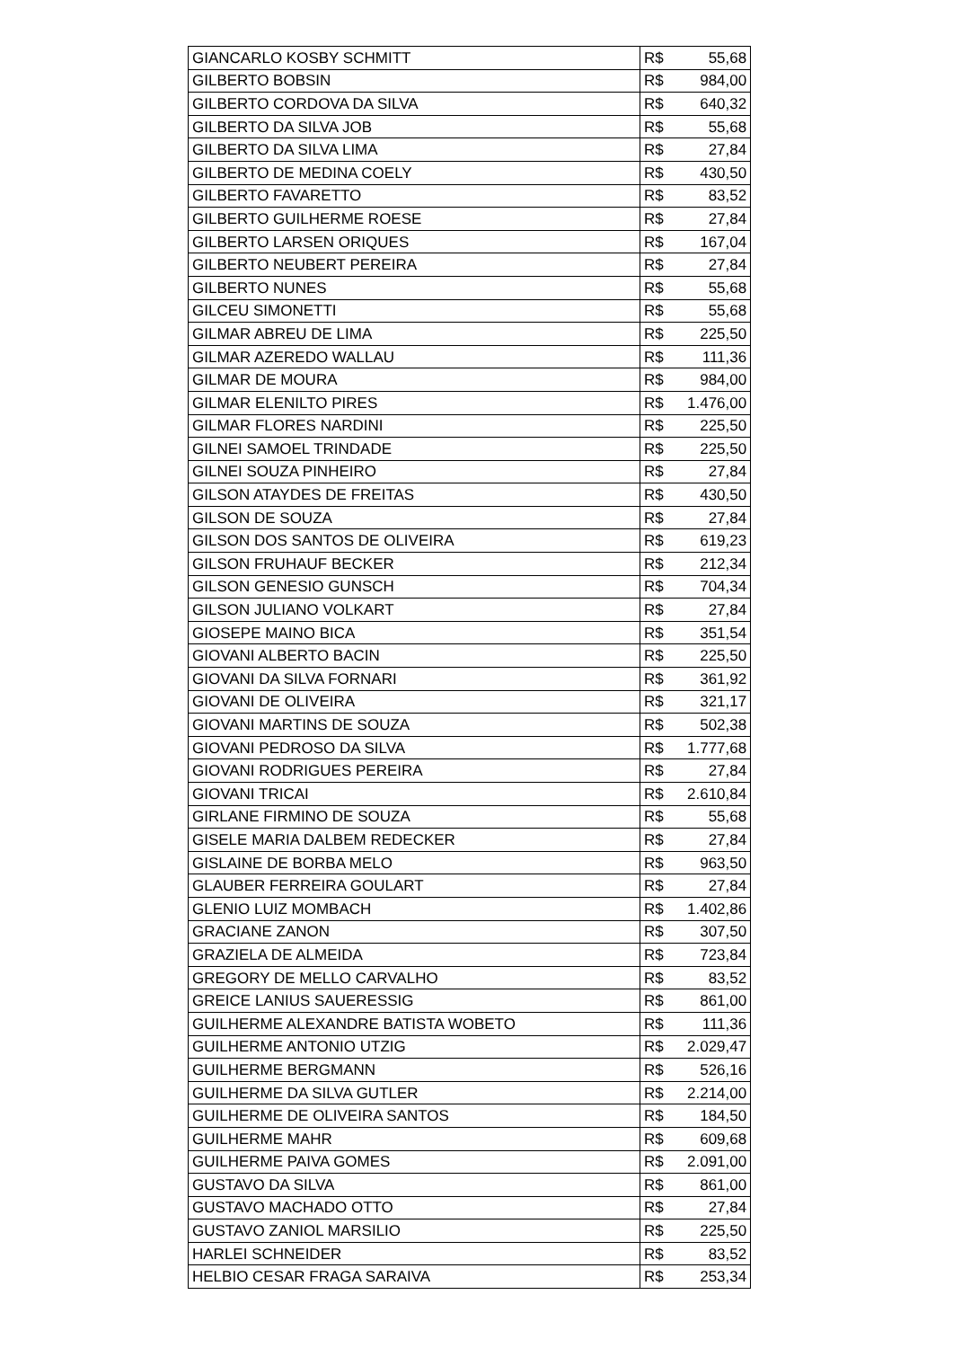| GIANCARLO KOSBY SCHMITT | R$ | 55,68 |
| GILBERTO BOBSIN | R$ | 984,00 |
| GILBERTO CORDOVA DA SILVA | R$ | 640,32 |
| GILBERTO DA SILVA JOB | R$ | 55,68 |
| GILBERTO DA SILVA LIMA | R$ | 27,84 |
| GILBERTO DE MEDINA COELY | R$ | 430,50 |
| GILBERTO FAVARETTO | R$ | 83,52 |
| GILBERTO GUILHERME ROESE | R$ | 27,84 |
| GILBERTO LARSEN ORIQUES | R$ | 167,04 |
| GILBERTO NEUBERT PEREIRA | R$ | 27,84 |
| GILBERTO NUNES | R$ | 55,68 |
| GILCEU SIMONETTI | R$ | 55,68 |
| GILMAR ABREU DE LIMA | R$ | 225,50 |
| GILMAR AZEREDO WALLAU | R$ | 111,36 |
| GILMAR DE MOURA | R$ | 984,00 |
| GILMAR ELENILTO PIRES | R$ | 1.476,00 |
| GILMAR FLORES NARDINI | R$ | 225,50 |
| GILNEI SAMOEL TRINDADE | R$ | 225,50 |
| GILNEI SOUZA PINHEIRO | R$ | 27,84 |
| GILSON ATAYDES DE FREITAS | R$ | 430,50 |
| GILSON DE SOUZA | R$ | 27,84 |
| GILSON DOS SANTOS DE OLIVEIRA | R$ | 619,23 |
| GILSON FRUHAUF BECKER | R$ | 212,34 |
| GILSON GENESIO GUNSCH | R$ | 704,34 |
| GILSON JULIANO VOLKART | R$ | 27,84 |
| GIOSEPE MAINO BICA | R$ | 351,54 |
| GIOVANI ALBERTO BACIN | R$ | 225,50 |
| GIOVANI DA SILVA FORNARI | R$ | 361,92 |
| GIOVANI DE OLIVEIRA | R$ | 321,17 |
| GIOVANI MARTINS DE SOUZA | R$ | 502,38 |
| GIOVANI PEDROSO DA SILVA | R$ | 1.777,68 |
| GIOVANI RODRIGUES PEREIRA | R$ | 27,84 |
| GIOVANI TRICAI | R$ | 2.610,84 |
| GIRLANE FIRMINO DE SOUZA | R$ | 55,68 |
| GISELE MARIA DALBEM REDECKER | R$ | 27,84 |
| GISLAINE DE BORBA MELO | R$ | 963,50 |
| GLAUBER FERREIRA GOULART | R$ | 27,84 |
| GLENIO LUIZ MOMBACH | R$ | 1.402,86 |
| GRACIANE ZANON | R$ | 307,50 |
| GRAZIELA DE ALMEIDA | R$ | 723,84 |
| GREGORY DE MELLO CARVALHO | R$ | 83,52 |
| GREICE LANIUS SAUERESSIG | R$ | 861,00 |
| GUILHERME ALEXANDRE BATISTA WOBETO | R$ | 111,36 |
| GUILHERME ANTONIO UTZIG | R$ | 2.029,47 |
| GUILHERME BERGMANN | R$ | 526,16 |
| GUILHERME DA SILVA GUTLER | R$ | 2.214,00 |
| GUILHERME DE OLIVEIRA SANTOS | R$ | 184,50 |
| GUILHERME MAHR | R$ | 609,68 |
| GUILHERME PAIVA GOMES | R$ | 2.091,00 |
| GUSTAVO DA SILVA | R$ | 861,00 |
| GUSTAVO MACHADO OTTO | R$ | 27,84 |
| GUSTAVO ZANIOL MARSILIO | R$ | 225,50 |
| HARLEI SCHNEIDER | R$ | 83,52 |
| HELBIO CESAR FRAGA SARAIVA | R$ | 253,34 |